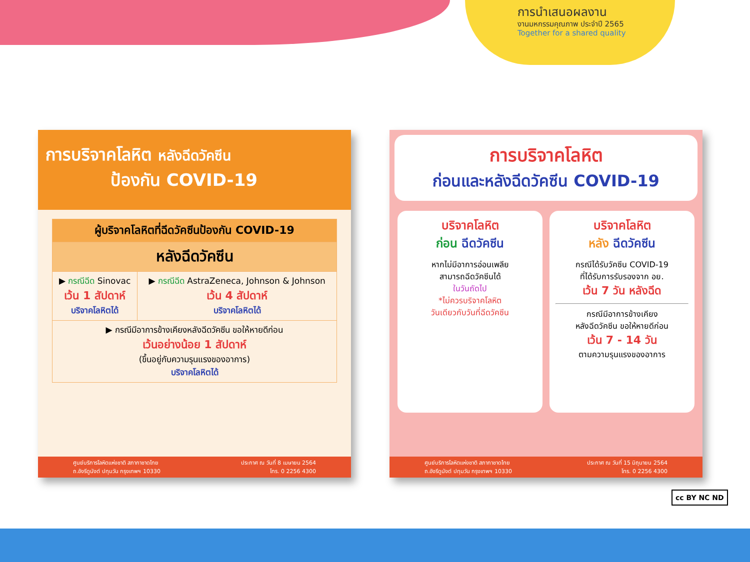การนำเสนอผลงาน
งานมหกรรมคุณภาพ ประจำปี 2565
Together for a shared quality
การบริจาคโลหิต หลังฉีดวัคซีน
ป้องกัน COVID-19
| ผู้บริจาคโลหิตที่ฉีดวัคซีนป้องกัน COVID-19 | |
| --- | --- |
| หลังฉีดวัคซีน | |
| ▶ กรณีฉีด Sinovac เว้น 1 สัปดาห์ บริจาคโลหิตได้ | ▶ กรณีฉีด AstraZeneca, Johnson & Johnson เว้น 4 สัปดาห์ บริจาคโลหิตได้ |
| ▶ กรณีมีอาการข้างเคียงหลังฉีดวัคซีน ขอให้หายดีก่อน เว้นอย่างน้อย 1 สัปดาห์ (ขึ้นอยู่กับความรุนแรงของอาการ) บริจาคโลหิตได้ | |
ศูนย์บริการโลหิตแห่งชาติ สภากาชาดไทย
ถ.อังรีดูนังต์ ปทุมวัน กรุงเทพฯ 10330
ประกาศ ณ วันที่ 8 เมษายน 2564
โทร. 0 2256 4300
การบริจาคโลหิต
ก่อนและหลังฉีดวัคซีน COVID-19
บริจาคโลหิต
ก่อน ฉีดวัคซีน
หากไม่มีอาการอ่อนเพลีย
สามารถฉีดวัคซีนได้
ในวันถัดไป
*ไม่ควรบริจาคโลหิต
วันเดียวกับวันที่ฉีดวัคซีน
บริจาคโลหิต
หลัง ฉีดวัคซีน
กรณีได้รับวัคซีน COVID-19
ที่ได้รับการรับรองจาก อย.
เว้น 7 วัน หลังฉีด
กรณีมีอาการข้างเคียง
หลังฉีดวัคซีน ขอให้หายดีก่อน
เว้น 7 - 14 วัน
ตามความรุนแรงของอาการ
ศูนย์บริการโลหิตแห่งชาติ สภากาชาดไทย
ถ.อังรีดูนังต์ ปทุมวัน กรุงเทพฯ 10330
ประกาศ ณ วันที่ 15 มิถุนายน 2564
โทร. 0 2256 4300
cc BY NC ND